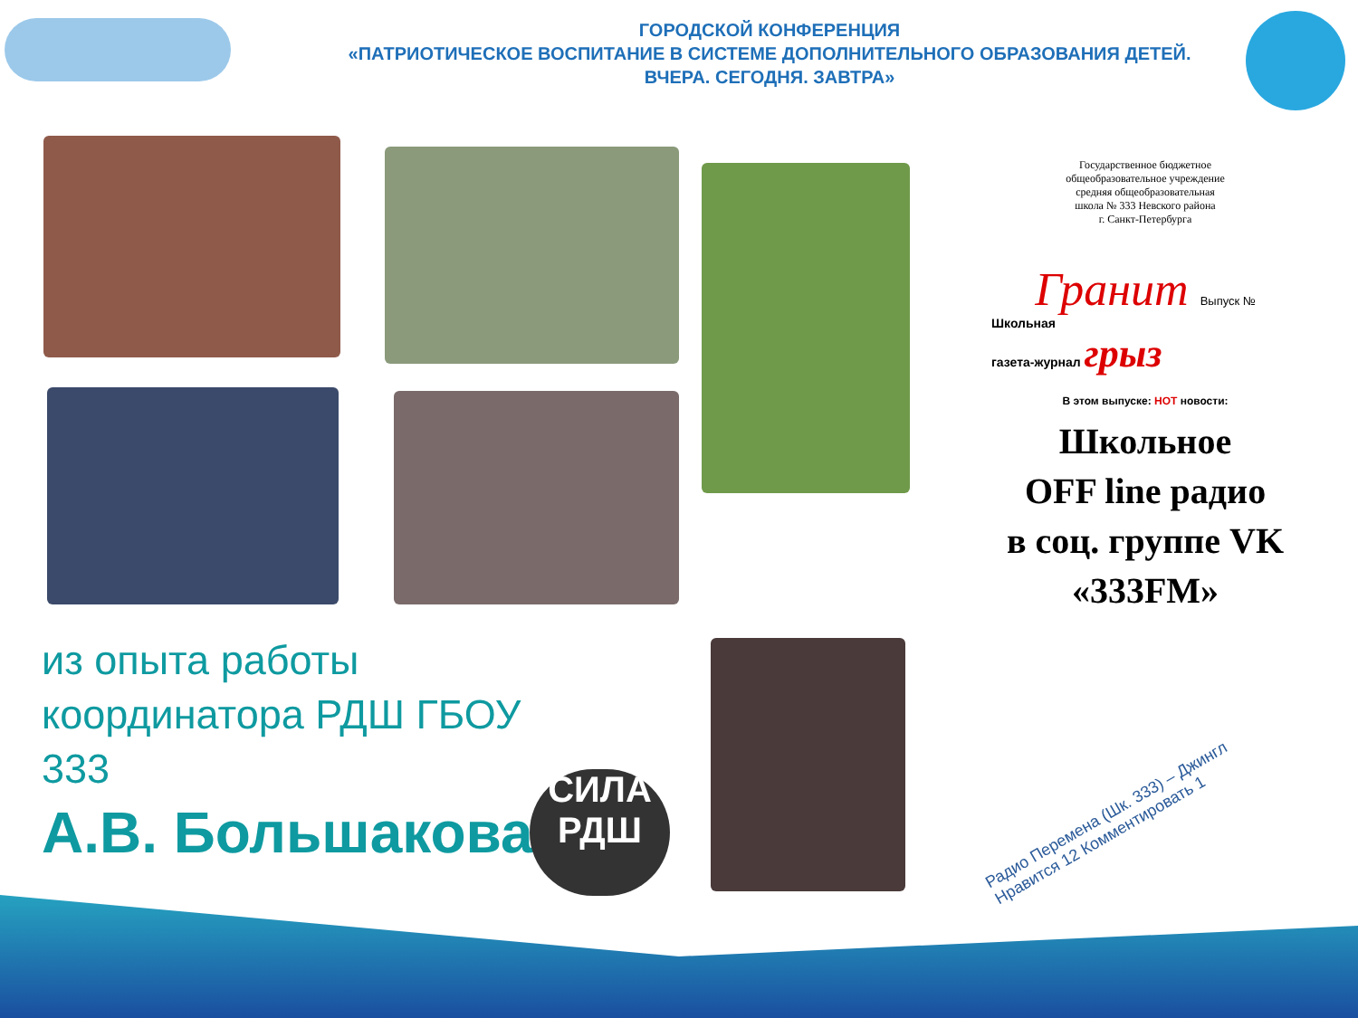ГОРОДСКОЙ КОНФЕРЕНЦИЯ
«ПАТРИОТИЧЕСКОЕ ВОСПИТАНИЕ В СИСТЕМЕ ДОПОЛНИТЕЛЬНОГО ОБРАЗОВАНИЯ ДЕТЕЙ.
ВЧЕРА. СЕГОДНЯ. ЗАВТРА»
Государственное бюджетное
общеобразовательное учреждение
средняя общеобразовательная
школа № 333 Невского района
г. Санкт-Петербурга
Гранит Выпуск №
Школьная
газета-журнал грыз
В этом выпуске: НОТ новости:
Школьное
OFF line радио
в соц. группе VK
«333FM»
Радио Перемена (Шк. 333) – Джингл
Нравится 12 Комментировать 1
из опыта работы
координатора РДШ ГБОУ
333
А.В. Большакова
СИЛА
РДШ